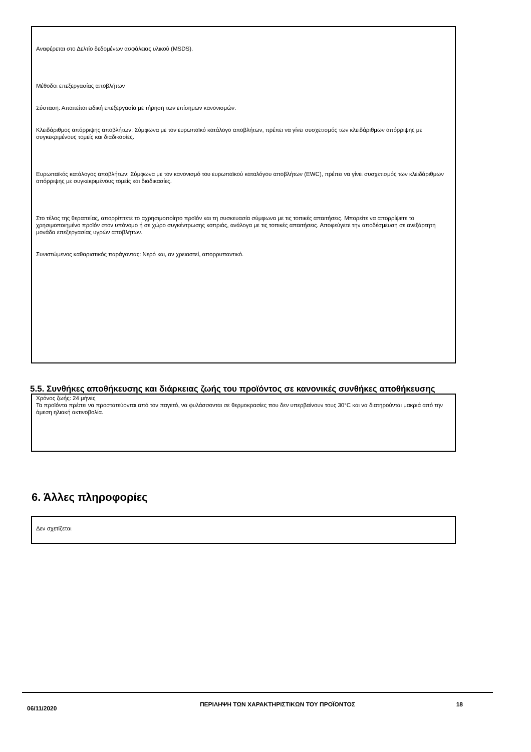Αναφέρεται στο Δελτίο δεδομένων ασφάλειας υλικού (MSDS).
Μέθοδοι επεξεργασίας αποβλήτων
Σύσταση: Απαιτείται ειδική επεξεργασία με τήρηση των επίσημων κανονισμών.
Κλειδάριθμος απόρριψης αποβλήτων: Σύμφωνα με τον ευρωπαϊκό κατάλογο αποβλήτων, πρέπει να γίνει συσχετισμός των κλειδάριθμων απόρριψης με συγκεκριμένους τομείς και διαδικασίες.
Ευρωπαϊκός κατάλογος αποβλήτων: Σύμφωνα με τον κανονισμό του ευρωπαϊκού καταλόγου αποβλήτων (EWC), πρέπει να γίνει συσχετισμός των κλειδάριθμων απόρριψης με συγκεκριμένους τομείς και διαδικασίες.
Στο τέλος της θεραπείας, απορρίπτετε το αχρησιμοποίητο προϊόν και τη συσκευασία σύμφωνα με τις τοπικές απαιτήσεις. Μπορείτε να απορρίψετε το χρησιμοποιημένο προϊόν στον υπόνομο ή σε χώρο συγκέντρωσης κοπριάς, ανάλογα με τις τοπικές απαιτήσεις. Αποφεύγετε την αποδέσμευση σε ανεξάρτητη μονάδα επεξεργασίας υγρών αποβλήτων.
Συνιστώμενος καθαριστικός παράγοντας: Νερό και, αν χρειαστεί, απορρυπαντικό.
5.5. Συνθήκες αποθήκευσης και διάρκειας ζωής του προϊόντος σε κανονικές συνθήκες αποθήκευσης
Χρόνος ζωής: 24 μήνες
Τα προϊόντα πρέπει να προστατεύονται από τον παγετό, να φυλάσσονται σε θερμοκρασίες που δεν υπερβαίνουν τους 30°C και να διατηρούνται μακριά από την άμεση ηλιακή ακτινοβολία.
6. Άλλες πληροφορίες
Δεν σχετίζεται
06/11/2020
ΠΕΡΙΛΗΨΗ ΤΩΝ ΧΑΡΑΚΤΗΡΙΣΤΙΚΩΝ ΤΟΥ ΠΡΟΪΟΝΤΟΣ 18